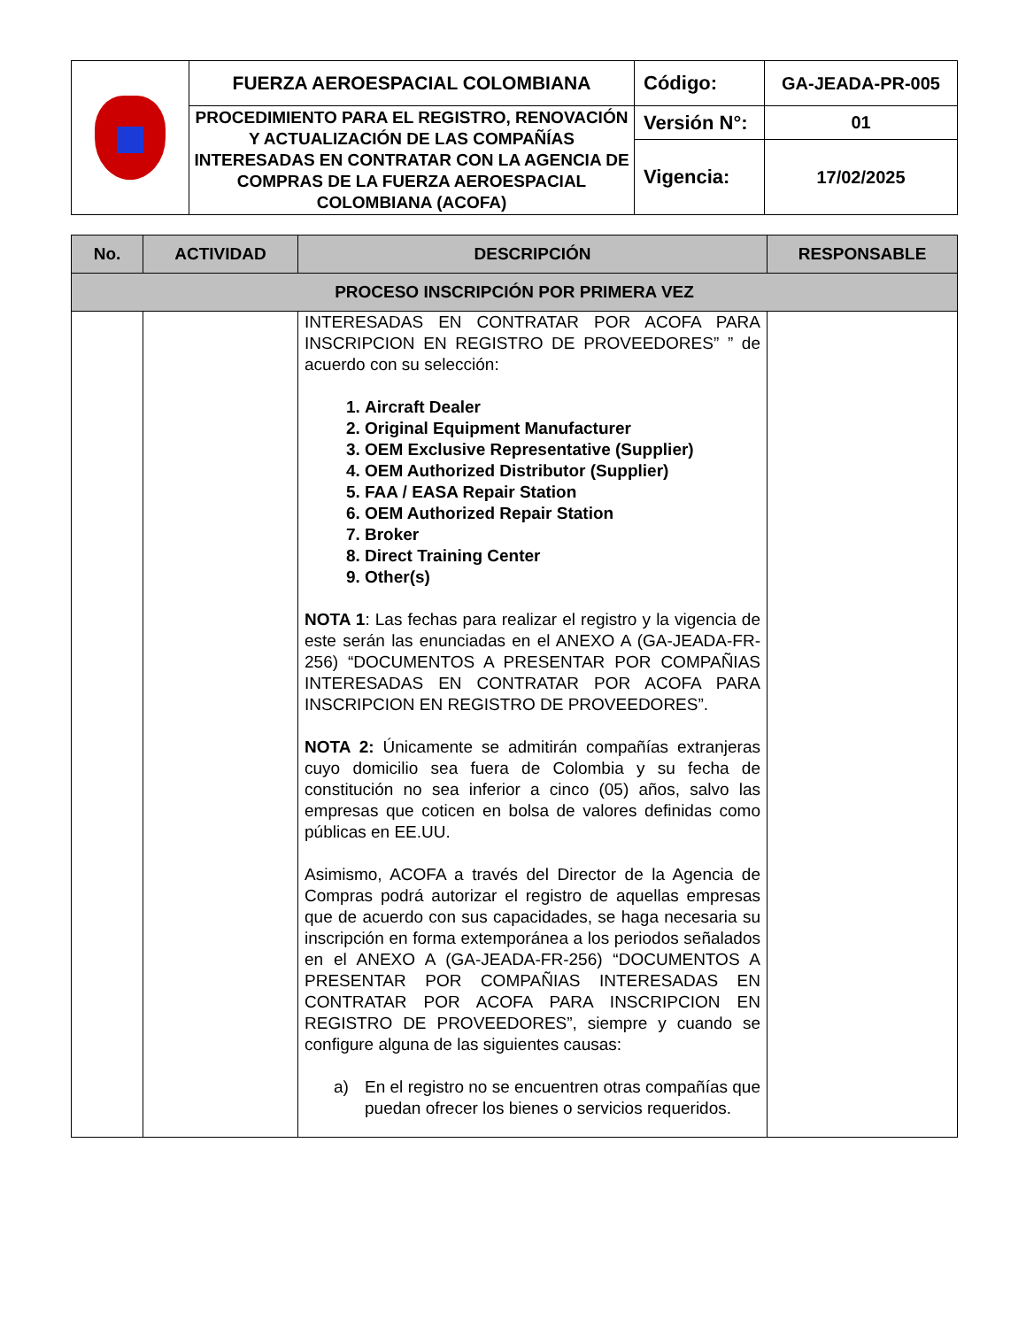| | FUERZA AEROESPACIAL COLOMBIANA | Código: | GA-JEADA-PR-005 |
| | PROCEDIMIENTO PARA EL REGISTRO, RENOVACIÓN Y ACTUALIZACIÓN DE LAS COMPAÑÍAS INTERESADAS EN CONTRATAR CON LA AGENCIA DE COMPRAS DE LA FUERZA AEROESPACIAL COLOMBIANA (ACOFA) | Versión N°: | 01 |
| | | Vigencia: | 17/02/2025 |
| No. | ACTIVIDAD | DESCRIPCIÓN | RESPONSABLE |
| --- | --- | --- | --- |
| PROCESO INSCRIPCIÓN POR PRIMERA VEZ | | | |
| | | INTERESADAS EN CONTRATAR POR ACOFA PARA INSCRIPCION EN REGISTRO DE PROVEEDORES” ” de acuerdo con su selección: 1. Aircraft Dealer 2. Original Equipment Manufacturer 3. OEM Exclusive Representative (Supplier) 4. OEM Authorized Distributor (Supplier) 5. FAA / EASA Repair Station 6. OEM Authorized Repair Station 7. Broker 8. Direct Training Center 9. Other(s) NOTA 1 : Las fechas para realizar el registro y la vigencia de este serán las enunciadas en el ANEXO A (GA-JEADA-FR-256) “DOCUMENTOS A PRESENTAR POR COMPAÑIAS INTERESADAS EN CONTRATAR POR ACOFA PARA INSCRIPCION EN REGISTRO DE PROVEEDORES”. NOTA 2: Únicamente se admitirán compañías extranjeras cuyo domicilio sea fuera de Colombia y su fecha de constitución no sea inferior a cinco (05) años, salvo las empresas que coticen en bolsa de valores definidas como públicas en EE.UU. Asimismo, ACOFA a través del Director de la Agencia de Compras podrá autorizar el registro de aquellas empresas que de acuerdo con sus capacidades, se haga necesaria su inscripción en forma extemporánea a los periodos señalados en el ANEXO A (GA-JEADA-FR-256) “DOCUMENTOS A PRESENTAR POR COMPAÑIAS INTERESADAS EN CONTRATAR POR ACOFA PARA INSCRIPCION EN REGISTRO DE PROVEEDORES”, siempre y cuando se configure alguna de las siguientes causas: a) En el registro no se encuentren otras compañías que puedan ofrecer los bienes o servicios requeridos. | |